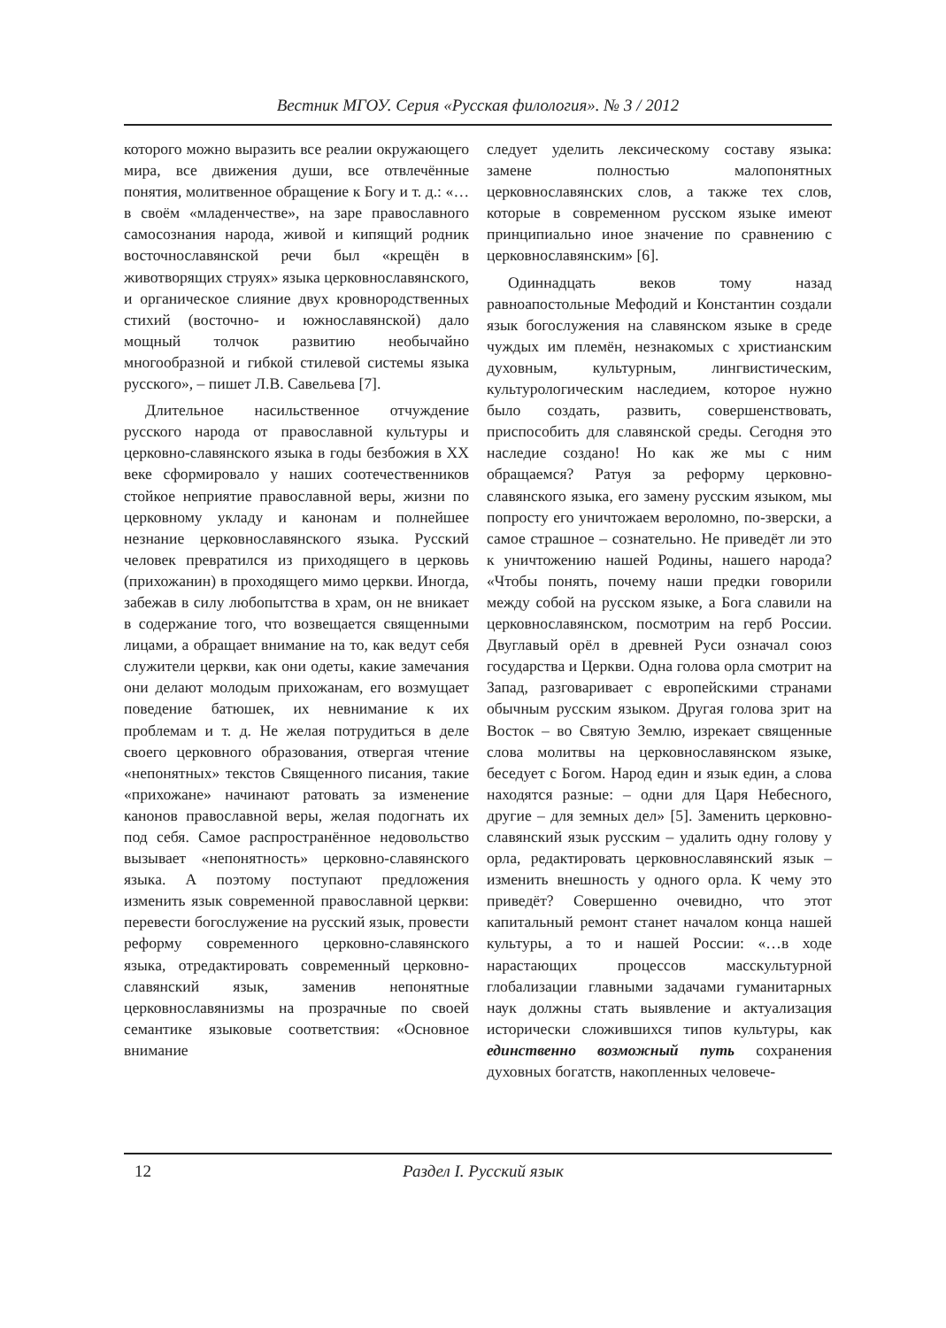Вестник МГОУ. Серия «Русская филология». № 3 / 2012
которого можно выразить все реалии окружающего мира, все движения души, все отвлечённые понятия, молитвенное обращение к Богу и т. д.: «…в своём «младенчестве», на заре православного самосознания народа, живой и кипящий родник восточнославянской речи был «крещён в животворящих струях» языка церковнославянского, и органическое слияние двух кровнородственных стихий (восточно- и южнославянской) дало мощный толчок развитию необычайно многообразной и гибкой стилевой системы языка русского», – пишет Л.В. Савельева [7].
Длительное насильственное отчуждение русского народа от православной культуры и церковно-славянского языка в годы безбожия в XX веке сформировало у наших соотечественников стойкое неприятие православной веры, жизни по церковному укладу и канонам и полнейшее незнание церковнославянского языка. Русский человек превратился из приходящего в церковь (прихожанин) в проходящего мимо церкви. Иногда, забежав в силу любопытства в храм, он не вникает в содержание того, что возвещается священными лицами, а обращает внимание на то, как ведут себя служители церкви, как они одеты, какие замечания они делают молодым прихожанам, его возмущает поведение батюшек, их невнимание к их проблемам и т. д. Не желая потрудиться в деле своего церковного образования, отвергая чтение «непонятных» текстов Священного писания, такие «прихожане» начинают ратовать за изменение канонов православной веры, желая подогнать их под себя. Самое распространённое недовольство вызывает «непонятность» церковно-славянского языка. А поэтому поступают предложения изменить язык современной православной церкви: перевести богослужение на русский язык, провести реформу современного церковно-славянского языка, отредактировать современный церковно-славянский язык, заменив непонятные церковнославянизмы на прозрачные по своей семантике языковые соответствия: «Основное внимание
следует уделить лексическому составу языка: замене полностью малопонятных церковнославянских слов, а также тех слов, которые в современном русском языке имеют принципиально иное значение по сравнению с церковнославянским» [6].
Одиннадцать веков тому назад равноапостольные Мефодий и Константин создали язык богослужения на славянском языке в среде чуждых им племён, незнакомых с христианским духовным, культурным, лингвистическим, культурологическим наследием, которое нужно было создать, развить, совершенствовать, приспособить для славянской среды. Сегодня это наследие создано! Но как же мы с ним обращаемся? Ратуя за реформу церковно-славянского языка, его замену русским языком, мы попросту его уничтожаем вероломно, по-зверски, а самое страшное – сознательно. Не приведёт ли это к уничтожению нашей Родины, нашего народа? «Чтобы понять, почему наши предки говорили между собой на русском языке, а Бога славили на церковнославянском, посмотрим на герб России. Двуглавый орёл в древней Руси означал союз государства и Церкви. Одна голова орла смотрит на Запад, разговаривает с европейскими странами обычным русским языком. Другая голова зрит на Восток – во Святую Землю, изрекает священные слова молитвы на церковнославянском языке, беседует с Богом. Народ един и язык един, а слова находятся разные: – одни для Царя Небесного, другие – для земных дел» [5]. Заменить церковно-славянский язык русским – удалить одну голову у орла, редактировать церковнославянский язык – изменить внешность у одного орла. К чему это приведёт? Совершенно очевидно, что этот капитальный ремонт станет началом конца нашей культуры, а то и нашей России: «…в ходе нарастающих процессов масскультурной глобализации главными задачами гуманитарных наук должны стать выявление и актуализация исторически сложившихся типов культуры, как единственно возможный путь сохранения духовных богатств, накопленных человече-
12 Раздел I. Русский язык